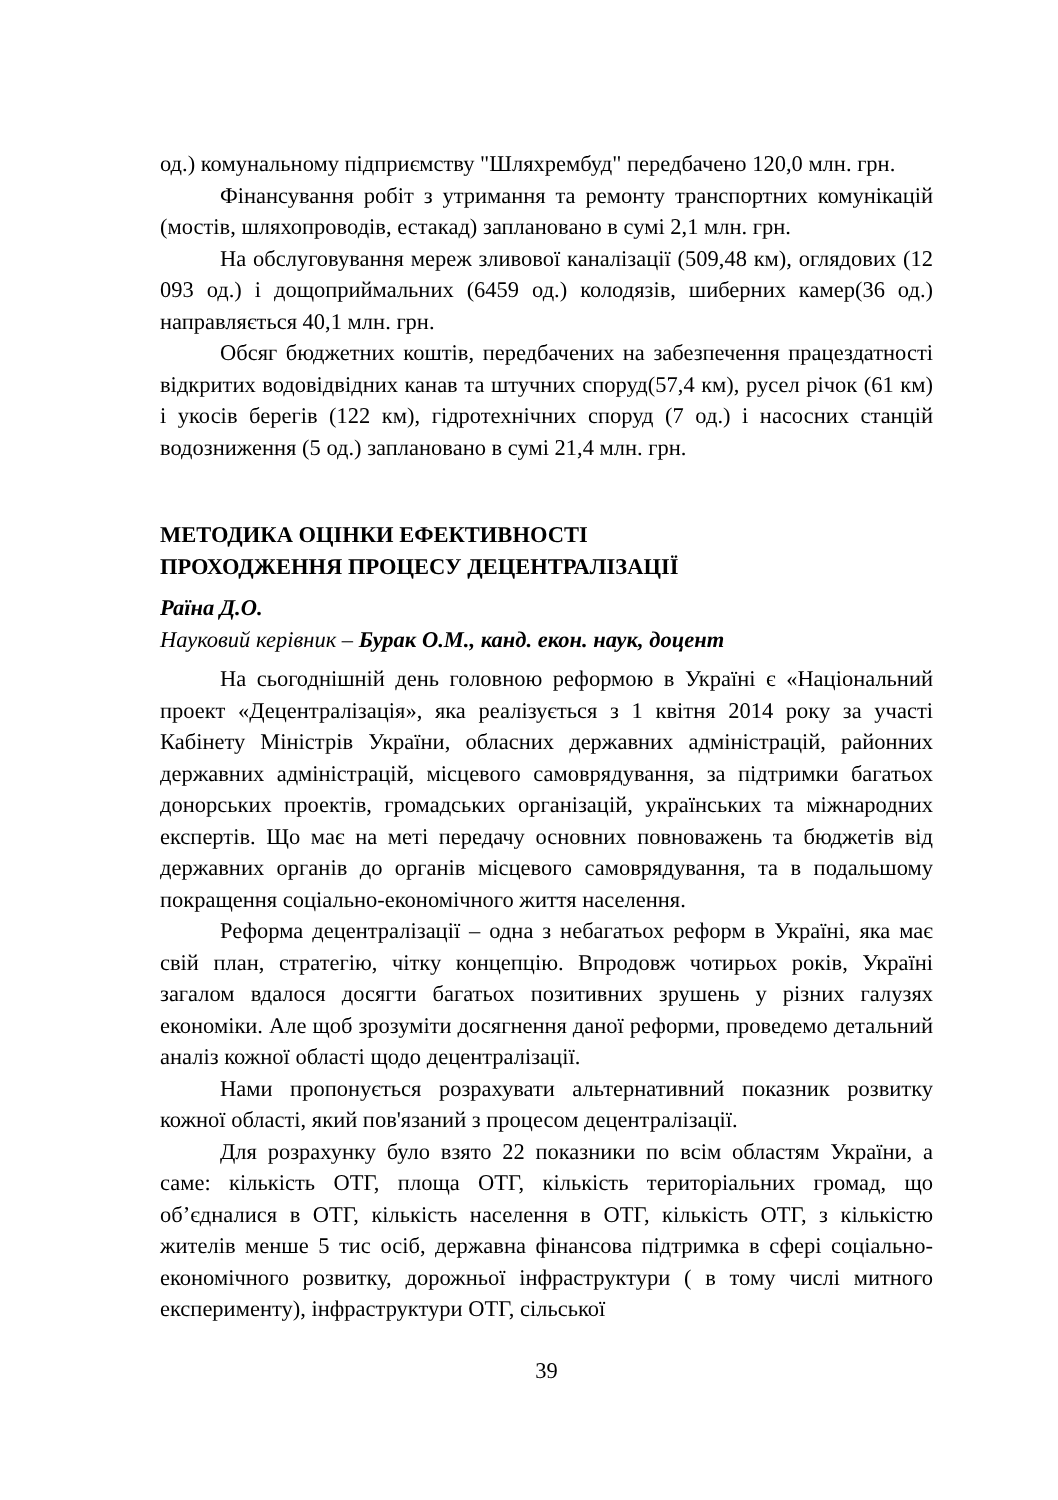од.) комунальному підприємству "Шляхрембуд" передбачено 120,0 млн. грн.
Фінансування робіт з утримання та ремонту транспортних комунікацій (мостів, шляхопроводів, естакад) заплановано в сумі 2,1 млн. грн.
На обслуговування мереж зливової каналізації (509,48 км), оглядових (12 093 од.) і дощоприймальних (6459 од.) колодязів, шиберних камер(36 од.) направляється 40,1 млн. грн.
Обсяг бюджетних коштів, передбачених на забезпечення працездатності відкритих водовідвідних канав та штучних споруд(57,4 км), русел річок (61 км) і укосів берегів (122 км), гідротехнічних споруд (7 од.) і насосних станцій водозниження (5 од.) заплановано в сумі 21,4 млн. грн.
МЕТОДИКА ОЦІНКИ ЕФЕКТИВНОСТІ
ПРОХОДЖЕННЯ ПРОЦЕСУ ДЕЦЕНТРАЛІЗАЦІЇ
Раїна Д.О.
Науковий керівник – Бурак О.М., канд. екон. наук, доцент
На сьогоднішній день головною реформою в Україні є «Національний проект «Децентралізація», яка реалізується з 1 квітня 2014 року за участі Кабінету Міністрів України, обласних державних адміністрацій, районних державних адміністрацій, місцевого самоврядування, за підтримки багатьох донорських проектів, громадських організацій, українських та міжнародних експертів. Що має на меті передачу основних повноважень та бюджетів від державних органів до органів місцевого самоврядування, та в подальшому покращення соціально-економічного життя населення.
Реформа децентралізації – одна з небагатьох реформ в Україні, яка має свій план, стратегію, чітку концепцію. Впродовж чотирьох років, Україні загалом вдалося досягти багатьох позитивних зрушень у різних галузях економіки. Але щоб зрозуміти досягнення даної реформи, проведемо детальний аналіз кожної області щодо децентралізації.
Нами пропонується розрахувати альтернативний показник розвитку кожної області, який пов'язаний з процесом децентралізації.
Для розрахунку було взято 22 показники по всім областям України, а саме: кількість ОТГ, площа ОТГ, кількість територіальних громад, що об’єдналися в ОТГ, кількість населення в ОТГ, кількість ОТГ, з кількістю жителів менше 5 тис осіб, державна фінансова підтримка в сфері соціально-економічного розвитку, дорожньої інфраструктури ( в тому числі митного експерименту), інфраструктури ОТГ, сільської
39